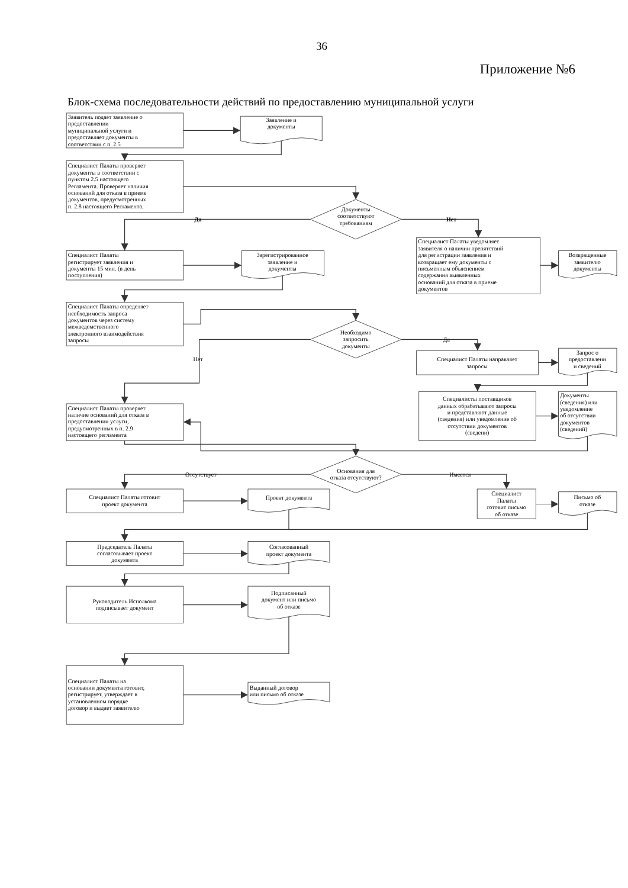36
Приложение №6
Блок-схема последовательности действий по предоставлению муниципальной услуги
Заявитель подает заявление о
предоставлении
муниципальной услуги и
предоставляет документы в
соответствии с п. 2.5
Заявление и
документы
Специалист Палаты проверяет
документы в соответствии с
пунктом 2.5 настоящего
Регламента. Проверяет наличия
оснований для отказа в приеме
документов, предусмотренных
п. 2.8 настоящего Регламента.
Документы
соответствуют
требованиям
Да
Нет
Специалист Палаты
регистрирует заявления и
документы 15 мин. (в день
поступления)
Зарегистрированное
заявление и
документы
Специалист Палаты уведомляет
заявителя о наличии препятствий
для регистрации заявления и
возвращает ему документы с
письменным объяснением
содержания выявленных
оснований для отказа в приеме
документов
Возвращенные
заявителю
документы
Специалист Палаты определяет
необходимость запроса
документов через систему
межведомственного
электронного взаимодействия
запросы
Необходимо
запросить
документы
Да
Нет
Специалист Палаты направляет
запросы
Запрос о
предоставлени
и сведений
Специалисты поставщиков
данных обрабатывают запросы
и представляют данные
(сведения) или уведомление об
отсутствии документов
(сведени)
Документы
(сведения) или
уведомление
об отсутствии
документов
(сведений)
Специалист Палаты проверяет
наличие оснований для отказа в
предоставлении услуги,
предусмотренных в п. 2.9
настоящего регламента
Основания для
отказа отсутствуют?
Отсутствует
Имеется
Специалист Палаты готовит
проект документа
Проект документа
Специалист
Палаты
готовит письмо
об отказе
Письмо об
отказе
Председатель Палаты
согласовывает проект
документа
Согласованный
проект документа
Руководитель Исполкома
подписывает документ
Подписанный
документ или письмо
об отказе
Специалист Палаты на
основании документа готовит,
регистрирует, утверждает в
установленном порядке
договор и выдает заявителю
Выданный договор
или письмо об отказе